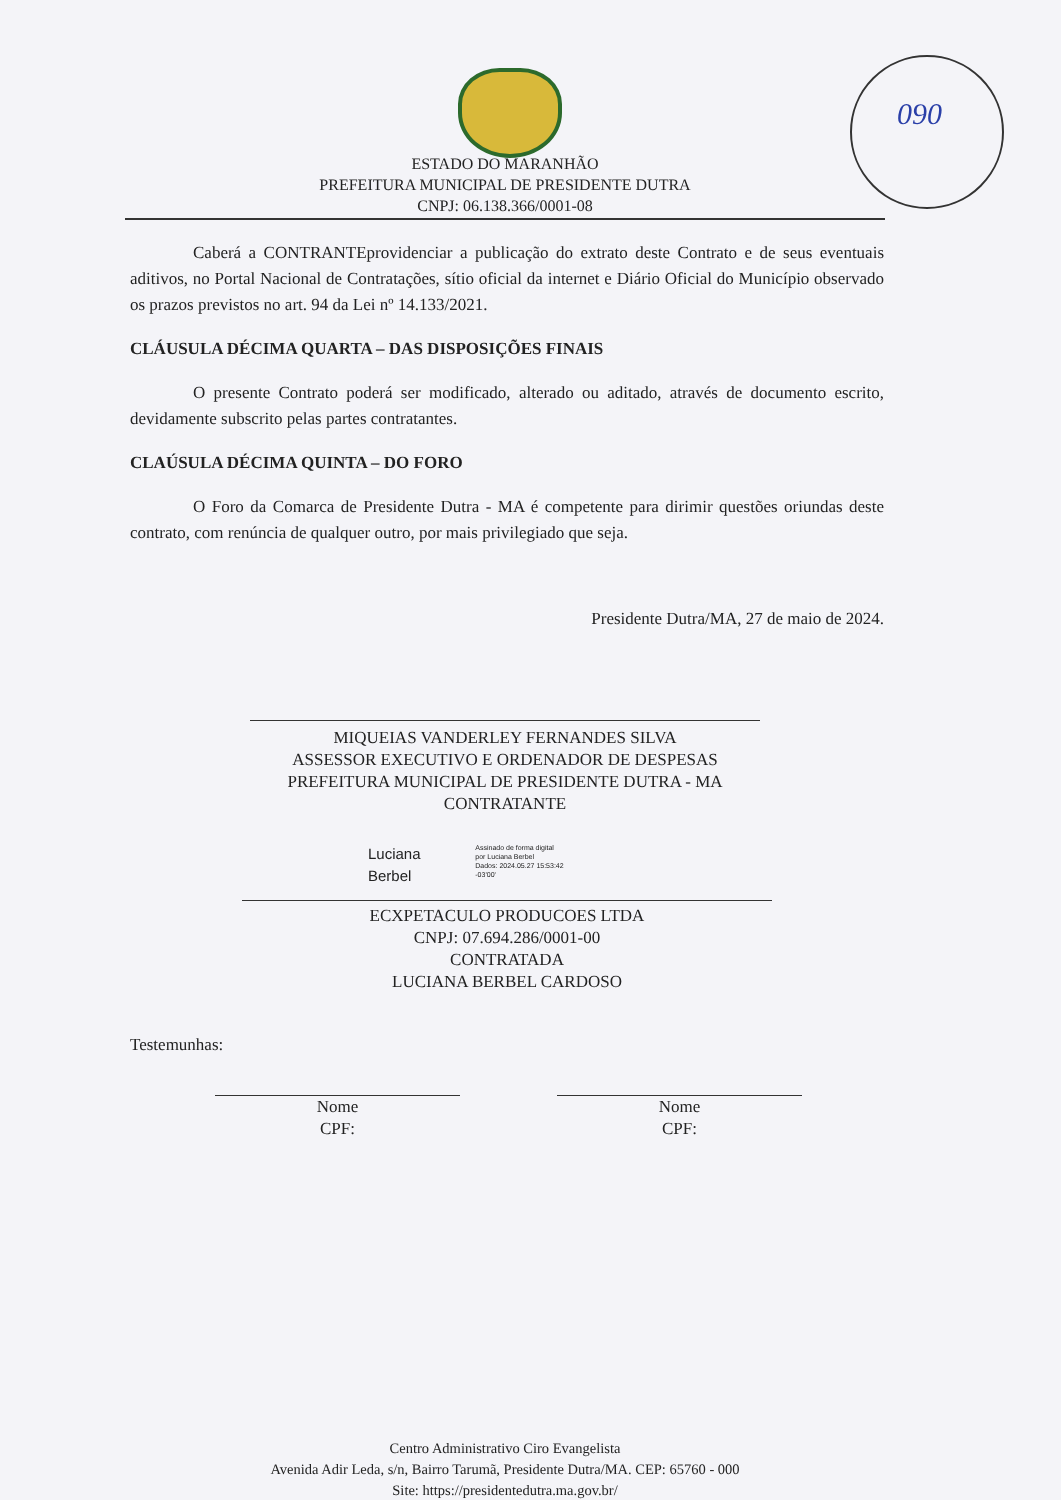090
ESTADO DO MARANHÃO
PREFEITURA MUNICIPAL DE PRESIDENTE DUTRA
CNPJ: 06.138.366/0001-08
Caberá a CONTRANTEprovidenciar a publicação do extrato deste Contrato e de seus eventuais aditivos, no Portal Nacional de Contratações, sítio oficial da internet e Diário Oficial do Município observado os prazos previstos no art. 94 da Lei nº 14.133/2021.
CLÁUSULA DÉCIMA QUARTA – DAS DISPOSIÇÕES FINAIS
O presente Contrato poderá ser modificado, alterado ou aditado, através de documento escrito, devidamente subscrito pelas partes contratantes.
CLAÚSULA DÉCIMA QUINTA – DO FORO
O Foro da Comarca de Presidente Dutra - MA é competente para dirimir questões oriundas deste contrato, com renúncia de qualquer outro, por mais privilegiado que seja.
Presidente Dutra/MA, 27 de maio de 2024.
MIQUEIAS VANDERLEY FERNANDES SILVA
ASSESSOR EXECUTIVO E ORDENADOR DE DESPESAS
PREFEITURA MUNICIPAL DE PRESIDENTE DUTRA - MA
CONTRATANTE
Luciana
Berbel Assinado de forma digital
por Luciana Berbel
Dados: 2024.05.27 15:53:42
-03'00'
ECXPETACULO PRODUCOES LTDA
CNPJ: 07.694.286/0001-00
CONTRATADA
LUCIANA BERBEL CARDOSO
Testemunhas:
Nome
CPF:
Nome
CPF:
Centro Administrativo Ciro Evangelista
Avenida Adir Leda, s/n, Bairro Tarumã, Presidente Dutra/MA. CEP: 65760 - 000
Site: https://presidentedutra.ma.gov.br/